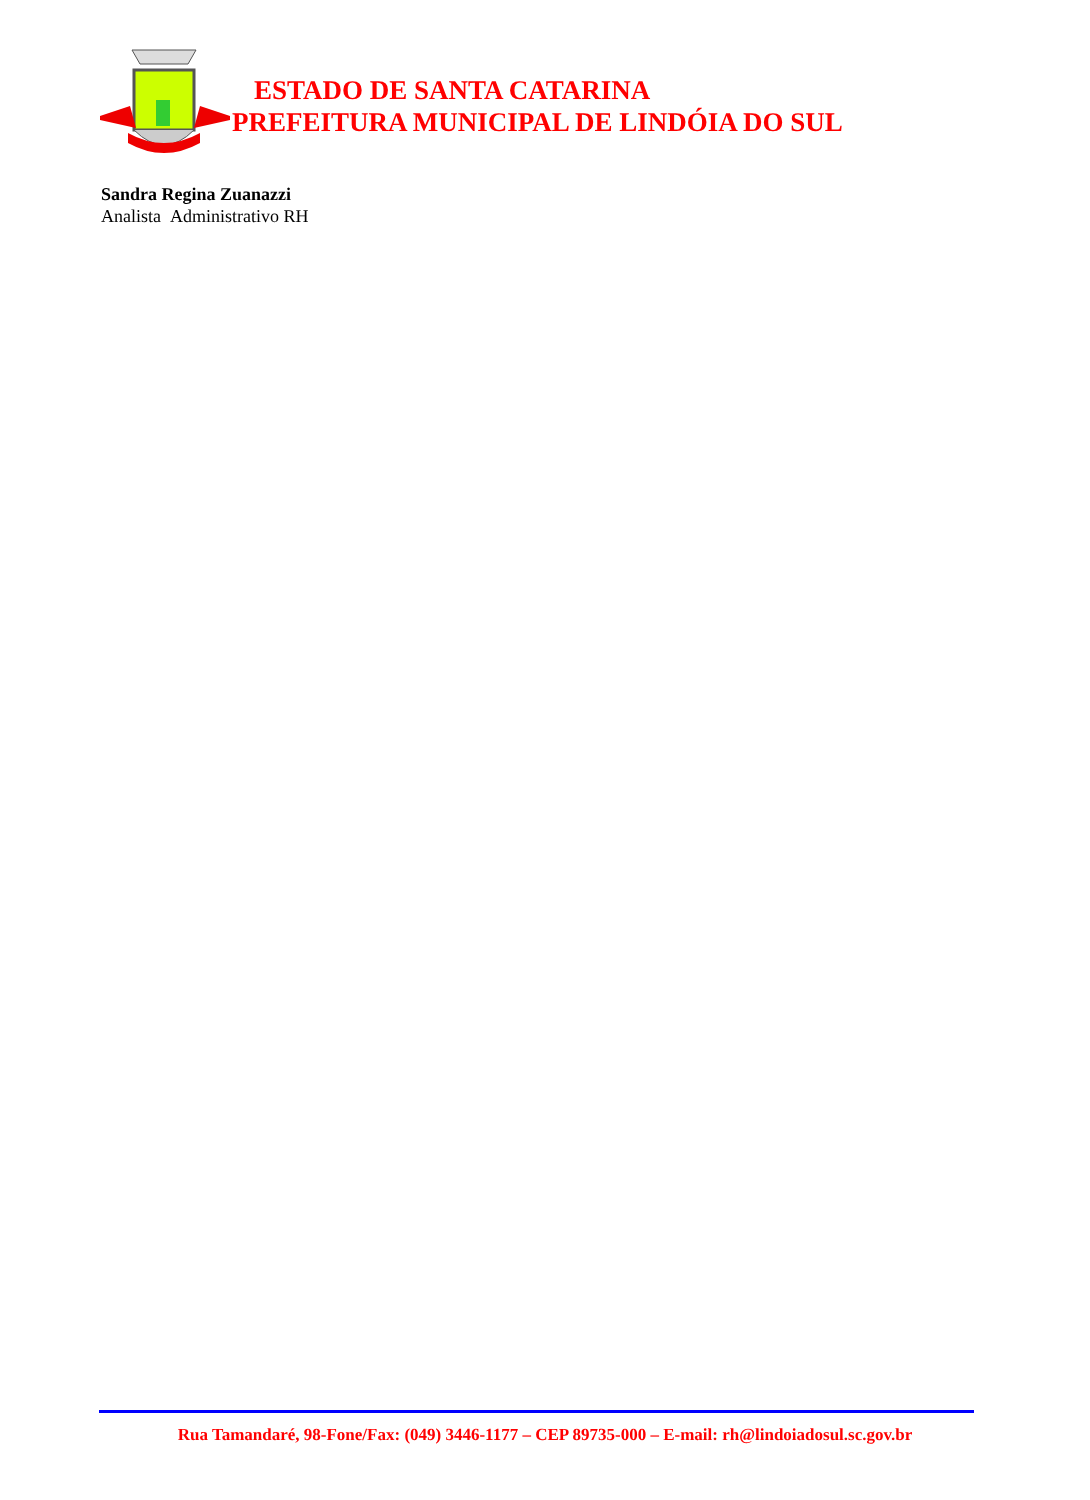ESTADO DE SANTA CATARINA
PREFEITURA MUNICIPAL DE LINDÓIA DO SUL
Sandra Regina Zuanazzi
Analista Administrativo RH
Rua Tamandaré, 98-Fone/Fax: (049) 3446-1177 – CEP 89735-000 – E-mail: rh@lindoiadosul.sc.gov.br